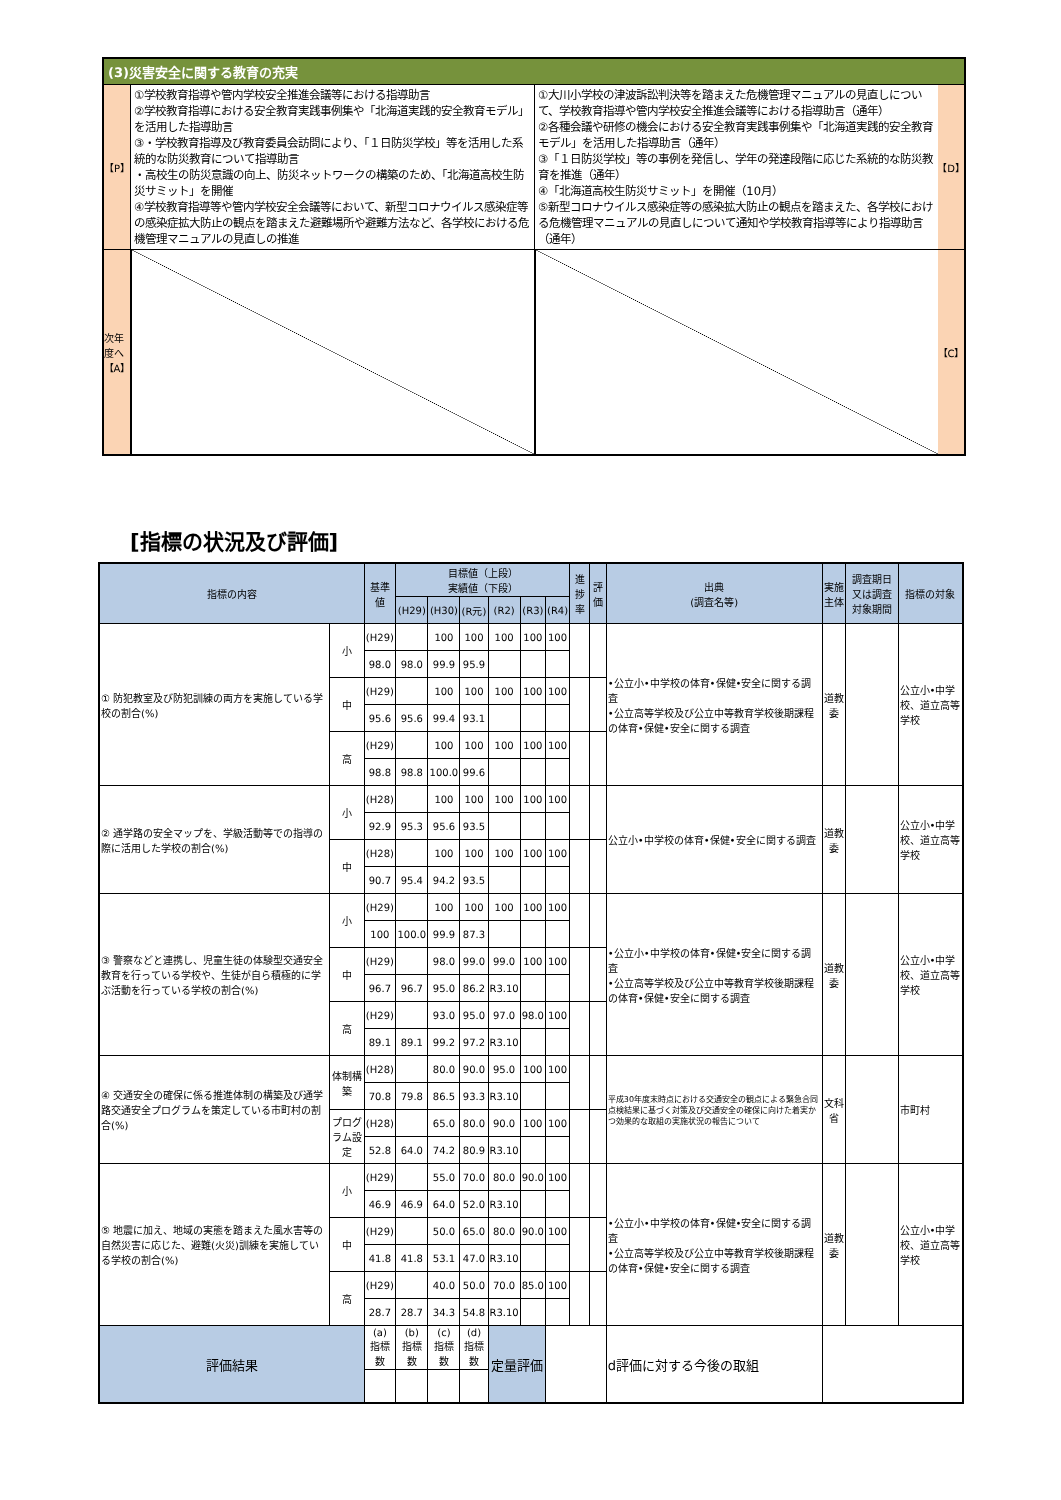(3)災害安全に関する教育の充実
【P】
①学校教育指導や管内学校安全推進会議等における指導助言
②学校教育指導における安全教育実践事例集や「北海道実践的安全教育モデル」を活用した指導助言
③・学校教育指導及び教育委員会訪問により、「１日防災学校」等を活用した系統的な防災教育について指導助言
・高校生の防災意識の向上、防災ネットワークの構築のため、「北海道高校生防災サミット」を開催
④学校教育指導等や管内学校安全会議等において、新型コロナウイルス感染症等の感染症拡大防止の観点を踏まえた避難場所や避難方法など、各学校における危機管理マニュアルの見直しの推進
①大川小学校の津波訴訟判決等を踏まえた危機管理マニュアルの見直しについて、学校教育指導や管内学校安全推進会議等における指導助言（通年）
②各種会議や研修の機会における安全教育実践事例集や「北海道実践的安全教育モデル」を活用した指導助言（通年）
③「１日防災学校」等の事例を発信し、学年の発達段階に応じた系統的な防災教育を推進（通年）
④「北海道高校生防災サミット」を開催（10月）
⑤新型コロナウイルス感染症等の感染拡大防止の観点を踏まえた、各学校における危機管理マニュアルの見直しについて通知や学校教育指導等により指導助言（通年）
【D】
次年度へ
【A】
【C】
[指標の状況及び評価]
| 指標の内容 | | 基準値 | 目標値（上段） 実績値（下段） | | | | | | 進捗率 | 評価 | 出典 (調査名等) | 実施主体 | 調査期日又は調査対象期間 | 指標の対象 |
| --- | --- | --- | --- | --- | --- | --- | --- | --- | --- | --- | --- | --- | --- | --- |
| | | | (H29) | (H30) | (R元) | (R2) | (R3) | (R4) | | | | | | |
| ① 防犯教室及び防犯訓練の両方を実施している学校の割合(%) | 小 | (H29) | | 100 | 100 | 100 | 100 | 100 | | | •公立小•中学校の体育•保健•安全に関する調査 •公立高等学校及び公立中等教育学校後期課程の体育•保健•安全に関する調査 | 道教委 | | 公立小•中学校、道立高等学校 |
| | | 98.0 | 98.0 | 99.9 | 95.9 | | | | | | | | | |
| | 中 | (H29) | | 100 | 100 | 100 | 100 | 100 | | | | | | |
| | | 95.6 | 95.6 | 99.4 | 93.1 | | | | | | | | | |
| | 高 | (H29) | | 100 | 100 | 100 | 100 | 100 | | | | | | |
| | | 98.8 | 98.8 | 100.0 | 99.6 | | | | | | | | | |
| ② 通学路の安全マップを、学級活動等での指導の際に活用した学校の割合(%) | 小 | (H28) | | 100 | 100 | 100 | 100 | 100 | | | 公立小•中学校の体育•保健•安全に関する調査 | 道教委 | | 公立小•中学校、道立高等学校 |
| | | 92.9 | 95.3 | 95.6 | 93.5 | | | | | | | | | |
| | 中 | (H28) | | 100 | 100 | 100 | 100 | 100 | | | | | | |
| | | 90.7 | 95.4 | 94.2 | 93.5 | | | | | | | | | |
| ③ 警察などと連携し、児童生徒の体験型交通安全教育を行っている学校や、生徒が自ら積極的に学ぶ活動を行っている学校の割合(%) | 小 | (H29) | | 100 | 100 | 100 | 100 | 100 | | | •公立小•中学校の体育•保健•安全に関する調査 •公立高等学校及び公立中等教育学校後期課程の体育•保健•安全に関する調査 | 道教委 | | 公立小•中学校、道立高等学校 |
| | | 100 | 100.0 | 99.9 | 87.3 | | | | | | | | | |
| | 中 | (H29) | | 98.0 | 99.0 | 99.0 | 100 | 100 | | | | | | |
| | | 96.7 | 96.7 | 95.0 | 86.2 | R3.10 | | | | | | | | |
| | 高 | (H29) | | 93.0 | 95.0 | 97.0 | 98.0 | 100 | | | | | | |
| | | 89.1 | 89.1 | 99.2 | 97.2 | R3.10 | | | | | | | | |
| ④ 交通安全の確保に係る推進体制の構築及び通学路交通安全プログラムを策定している市町村の割合(%) | 体制構築 | (H28) | | 80.0 | 90.0 | 95.0 | 100 | 100 | | | 平成30年度末時点における交通安全の観点による緊急合同点検結果に基づく対策及び交通安全の確保に向けた着実かつ効果的な取組の実施状況の報告について | 文科省 | | 市町村 |
| | | 70.8 | 79.8 | 86.5 | 93.3 | R3.10 | | | | | | | | |
| | プログラム設定 | (H28) | | 65.0 | 80.0 | 90.0 | 100 | 100 | | | | | | |
| | | 52.8 | 64.0 | 74.2 | 80.9 | R3.10 | | | | | | | | |
| ⑤ 地震に加え、地域の実態を踏まえた風水害等の自然災害に応じた、避難(火災)訓練を実施している学校の割合(%) | 小 | (H29) | | 55.0 | 70.0 | 80.0 | 90.0 | 100 | | | •公立小•中学校の体育•保健•安全に関する調査 •公立高等学校及び公立中等教育学校後期課程の体育•保健•安全に関する調査 | 道教委 | | 公立小•中学校、道立高等学校 |
| | | 46.9 | 46.9 | 64.0 | 52.0 | R3.10 | | | | | | | | |
| | 中 | (H29) | | 50.0 | 65.0 | 80.0 | 90.0 | 100 | | | | | | |
| | | 41.8 | 41.8 | 53.1 | 47.0 | R3.10 | | | | | | | | |
| | 高 | (H29) | | 40.0 | 50.0 | 70.0 | 85.0 | 100 | | | | | | |
| | | 28.7 | 28.7 | 34.3 | 54.8 | R3.10 | | | | | | | | |
| 評価結果 | | (a) 指標数 | (b) 指標数 | (c) 指標数 | (d) 指標数 | 定量評価 | | | | | d評価に対する今後の取組 | | | |